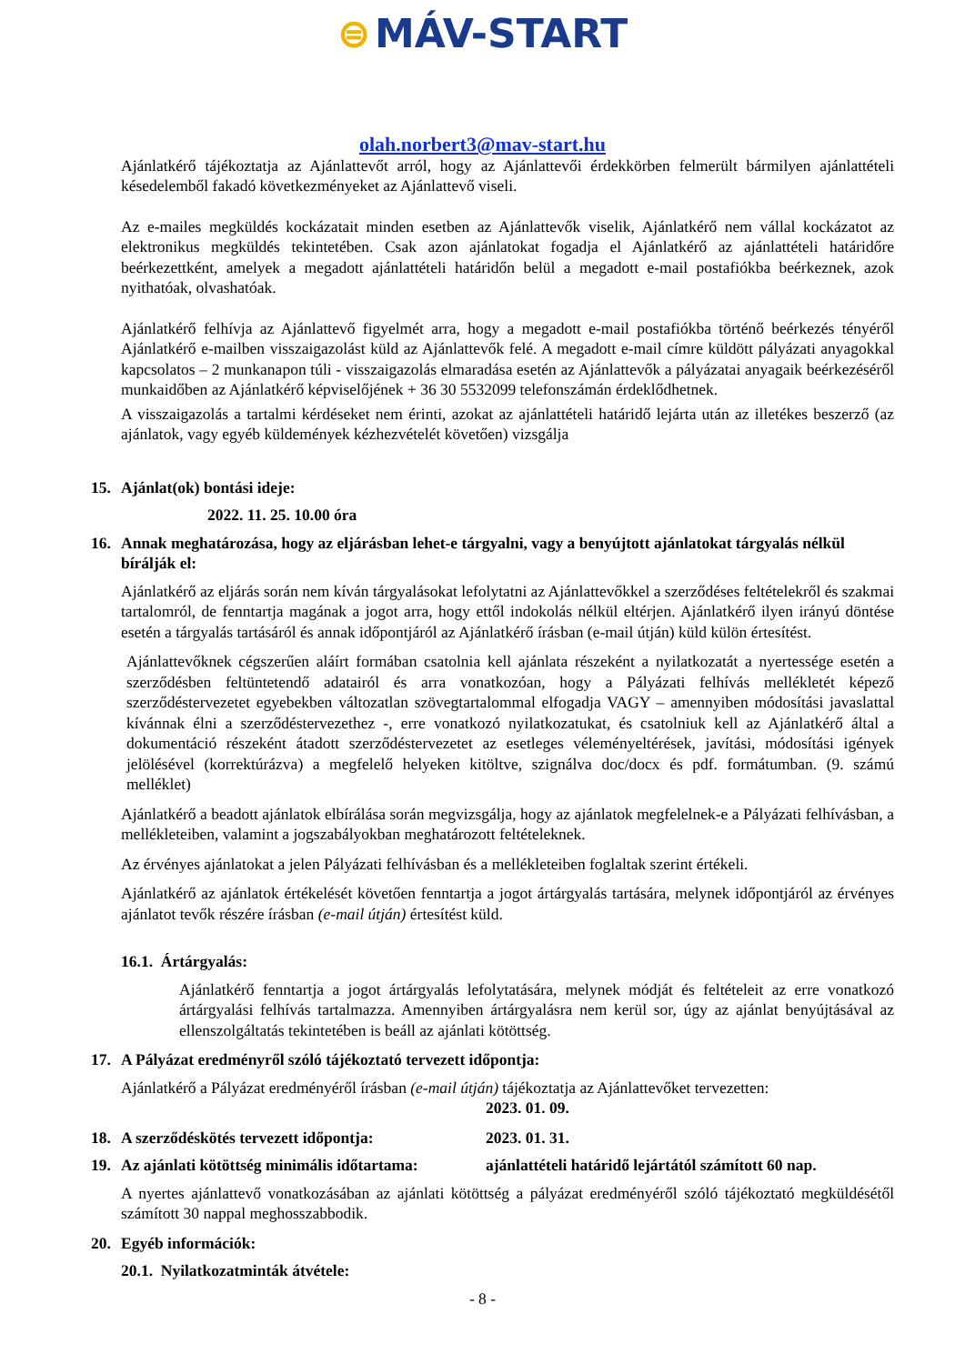⊜ MÁV-START
olah.norbert3@mav-start.hu
Ajánlatkérő tájékoztatja az Ajánlattevőt arról, hogy az Ajánlattevői érdekkörben felmerült bármilyen ajánlattételi késedelemből fakadó következményeket az Ajánlattevő viseli.
Az e-mailes megküldés kockázatait minden esetben az Ajánlattevők viselik, Ajánlatkérő nem vállal kockázatot az elektronikus megküldés tekintetében. Csak azon ajánlatokat fogadja el Ajánlatkérő az ajánlattételi határidőre beérkezettként, amelyek a megadott ajánlattételi határidőn belül a megadott e-mail postafiókba beérkeznek, azok nyithatóak, olvashatóak.
Ajánlatkérő felhívja az Ajánlattevő figyelmét arra, hogy a megadott e-mail postafiókba történő beérkezés tényéről Ajánlatkérő e-mailben visszaigazolást küld az Ajánlattevők felé. A megadott e-mail címre küldött pályázati anyagokkal kapcsolatos – 2 munkanapon túli - visszaigazolás elmaradása esetén az Ajánlattevők a pályázatai anyagaik beérkezéséről munkaidőben az Ajánlatkérő képviselőjének + 36 30 5532099 telefonszámán érdeklődhetnek.
A visszaigazolás a tartalmi kérdéseket nem érinti, azokat az ajánlattételi határidő lejárta után az illetékes beszerző (az ajánlatok, vagy egyéb küldemények kézhezvételét követően) vizsgálja
15. Ajánlat(ok) bontási ideje:
2022. 11. 25. 10.00 óra
16. Annak meghatározása, hogy az eljárásban lehet-e tárgyalni, vagy a benyújtott ajánlatokat tárgyalás nélkül bírálják el:
Ajánlatkérő az eljárás során nem kíván tárgyalásokat lefolytatni az Ajánlattevőkkel a szerződéses feltételekről és szakmai tartalomról, de fenntartja magának a jogot arra, hogy ettől indokolás nélkül eltérjen. Ajánlatkérő ilyen irányú döntése esetén a tárgyalás tartásáról és annak időpontjáról az Ajánlatkérő írásban (e-mail útján) küld külön értesítést.
Ajánlattevőknek cégszerűen aláírt formában csatolnia kell ajánlata részeként a nyilatkozatát a nyertessége esetén a szerződésben feltüntetendő adatairól és arra vonatkozóan, hogy a Pályázati felhívás mellékletét képező szerződéstervezetet egyebekben változatlan szövegtartalommal elfogadja VAGY – amennyiben módosítási javaslattal kívánnak élni a szerződéstervezethez -, erre vonatkozó nyilatkozatukat, és csatolniuk kell az Ajánlatkérő által a dokumentáció részeként átadott szerződéstervezetet az esetleges véleményeltérések, javítási, módosítási igények jelölésével (korrektúrázva) a megfelelő helyeken kitöltve, szignálva doc/docx és pdf. formátumban. (9. számú melléklet)
Ajánlatkérő a beadott ajánlatok elbírálása során megvizsgálja, hogy az ajánlatok megfelelnek-e a Pályázati felhívásban, a mellékleteiben, valamint a jogszabályokban meghatározott feltételeknek.
Az érvényes ajánlatokat a jelen Pályázati felhívásban és a mellékleteiben foglaltak szerint értékeli.
Ajánlatkérő az ajánlatok értékelését követően fenntartja a jogot ártárgyalás tartására, melynek időpontjáról az érvényes ajánlatot tevők részére írásban (e-mail útján) értesítést küld.
16.1. Ártárgyalás:
Ajánlatkérő fenntartja a jogot ártárgyalás lefolytatására, melynek módját és feltételeit az erre vonatkozó ártárgyalási felhívás tartalmazza. Amennyiben ártárgyalásra nem kerül sor, úgy az ajánlat benyújtásával az ellenszolgáltatás tekintetében is beáll az ajánlati kötöttség.
17. A Pályázat eredményről szóló tájékoztató tervezett időpontja:
Ajánlatkérő a Pályázat eredményéről írásban (e-mail útján) tájékoztatja az Ajánlattevőket tervezetten:
2023. 01. 09.
18. A szerződéskötés tervezett időpontja: 2023. 01. 31.
19. Az ajánlati kötöttség minimális időtartama: ajánlattételi határidő lejártától számított 60 nap.
A nyertes ajánlattevő vonatkozásában az ajánlati kötöttség a pályázat eredményéről szóló tájékoztató megküldésétől számított 30 nappal meghosszabbodik.
20. Egyéb információk:
20.1. Nyilatkozatminták átvétele:
- 8 -